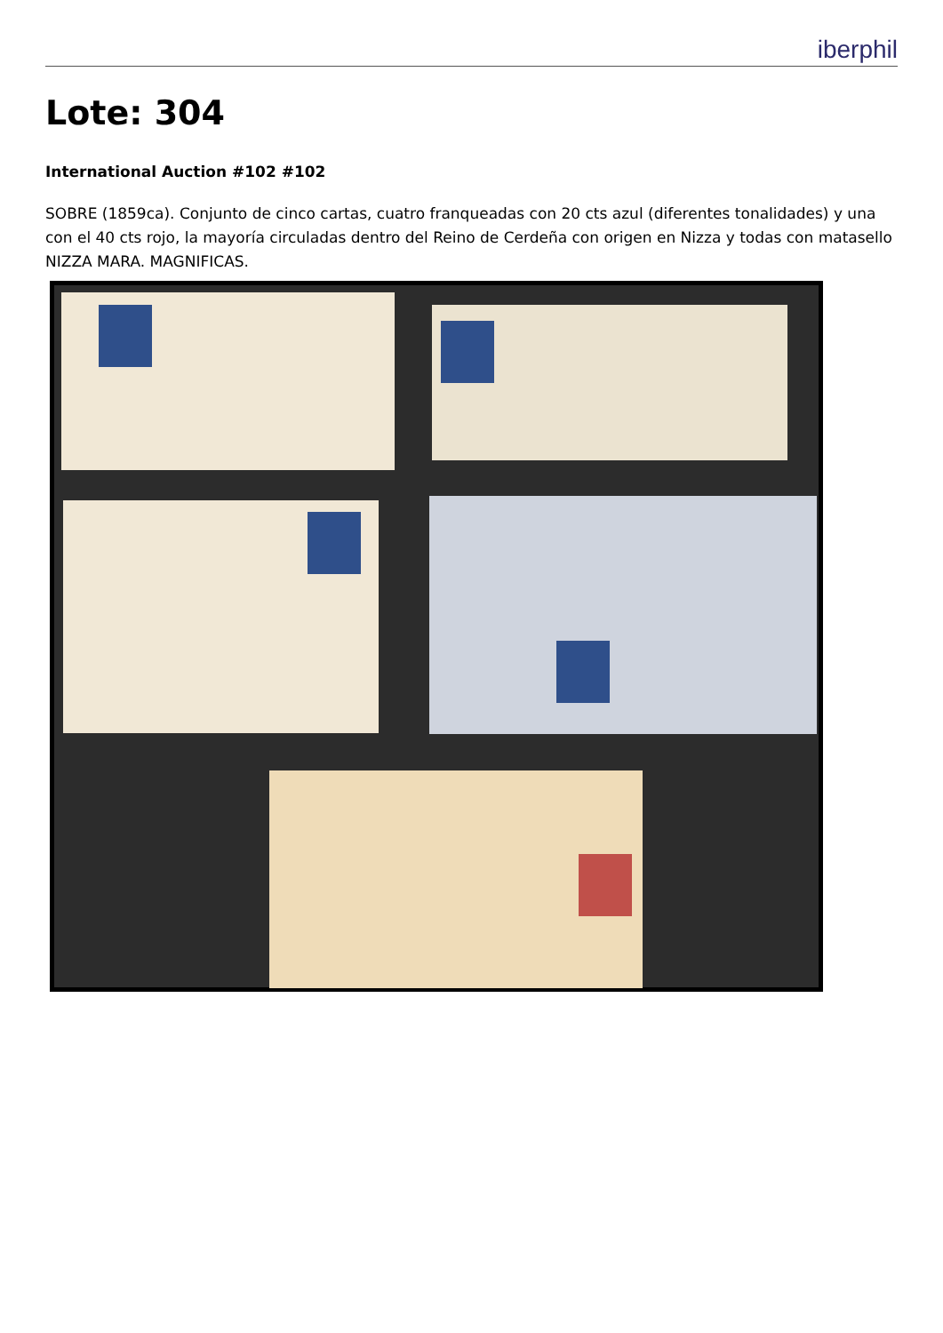iberphil
Lote: 304
International Auction #102 #102
SOBRE (1859ca). Conjunto de cinco cartas, cuatro franqueadas con 20 cts azul (diferentes tonalidades) y una con el 40 cts rojo, la mayoría circuladas dentro del Reino de Cerdeña con origen en Nizza y todas con matasello NIZZA MARA. MAGNIFICAS.